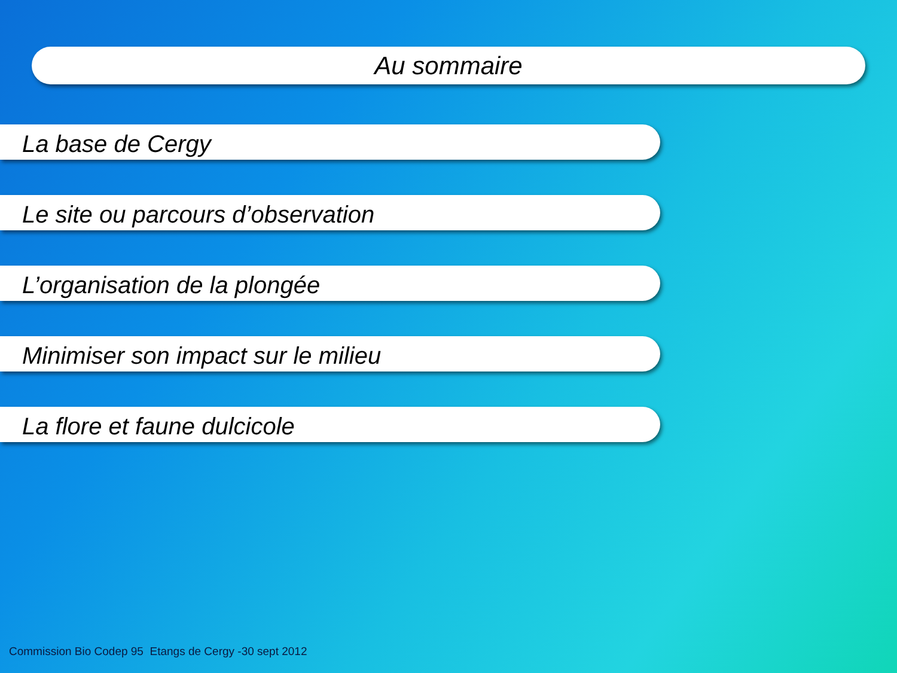Au sommaire
La base de Cergy
Le site ou parcours d’observation
L’organisation de la plongée
Minimiser son impact sur le milieu
La flore et faune dulcicole
Commission Bio Codep 95 Etangs de Cergy -30 sept 2012